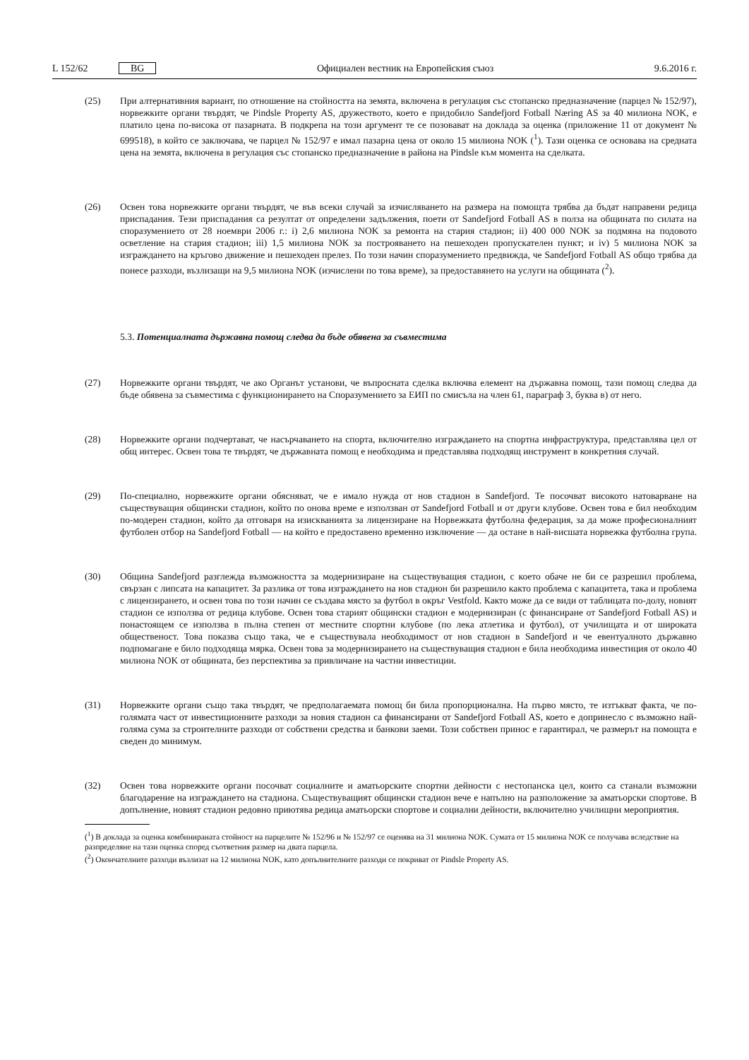L 152/62 BG Официален вестник на Европейския съюз 9.6.2016 г.
(25) При алтернативния вариант, по отношение на стойността на земята, включена в регулация със стопанско предназначение (парцел № 152/97), норвежките органи твърдят, че Pindsle Property AS, дружеството, което е придобило Sandefjord Fotball Næring AS за 40 милиона NOK, е платило цена по-висока от пазарната. В подкрепа на този аргумент те се позовават на доклада за оценка (приложение 11 от документ № 699518), в който се заключава, че парцел № 152/97 е имал пазарна цена от около 15 милиона NOK (<sup>1</sup>). Тази оценка се основава на средната цена на земята, включена в регулация със стопанско предназначение в района на Pindsle към момента на сделката.
(26) Освен това норвежките органи твърдят, че във всеки случай за изчисляването на размера на помощта трябва да бъдат направени редица приспадания. Тези приспадания са резултат от определени задължения, поети от Sandefjord Fotball AS в полза на общината по силата на споразумението от 28 ноември 2006 г.: i) 2,6 милиона NOK за ремонта на стария стадион; ii) 400 000 NOK за подмяна на подовото осветление на стария стадион; iii) 1,5 милиона NOK за построяването на пешеходен пропускателен пункт; и iv) 5 милиона NOK за изграждането на кръгово движение и пешеходен прелез. По този начин споразумението предвижда, че Sandefjord Fotball AS общо трябва да понесе разходи, възлизащи на 9,5 милиона NOK (изчислени по това време), за предоставянето на услуги на общината (<sup>2</sup>).
5.3. Потенциалната държавна помощ следва да бъде обявена за съвместима
(27) Норвежките органи твърдят, че ако Органът установи, че въпросната сделка включва елемент на държавна помощ, тази помощ следва да бъде обявена за съвместима с функционирането на Споразумението за ЕИП по смисъла на член 61, параграф 3, буква в) от него.
(28) Норвежките органи подчертават, че насърчаването на спорта, включително изграждането на спортна инфраструктура, представлява цел от общ интерес. Освен това те твърдят, че държавната помощ е необходима и представлява подходящ инструмент в конкретния случай.
(29) По-специално, норвежките органи обясняват, че е имало нужда от нов стадион в Sandefjord. Те посочват високото натоварване на съществуващия общински стадион, който по онова време е използван от Sandefjord Fotball и от други клубове. Освен това е бил необходим по-модерен стадион, който да отговаря на изискванията за лицензиране на Норвежката футболна федерация, за да може професионалният футболен отбор на Sandefjord Fotball — на който е предоставено временно изключение — да остане в най-висшата норвежка футболна група.
(30) Община Sandefjord разглежда възможността за модернизиране на съществуващия стадион, с което обаче не би се разрешил проблема, свързан с липсата на капацитет. За разлика от това изграждането на нов стадион би разрешило както проблема с капацитета, така и проблема с лицензирането, и освен това по този начин се създава място за футбол в окръг Vestfold. Както може да се види от таблицата по-долу, новият стадион се използва от редица клубове. Освен това старият общински стадион е модернизиран (с финансиране от Sandefjord Fotball AS) и понастоящем се използва в пълна степен от местните спортни клубове (по лека атлетика и футбол), от училищата и от широката общественост. Това показва също така, че е съществувала необходимост от нов стадион в Sandefjord и че евентуалното държавно подпомагане е било подходяща мярка. Освен това за модернизирането на съществуващия стадион е била необходима инвестиция от около 40 милиона NOK от общината, без перспектива за привличане на частни инвестиции.
(31) Норвежките органи също така твърдят, че предполагаемата помощ би била пропорционална. На първо място, те изтъкват факта, че по-голямата част от инвестиционните разходи за новия стадион са финансирани от Sandefjord Fotball AS, което е допринесло с възможно най-голяма сума за строителните разходи от собствени средства и банкови заеми. Този собствен принос е гарантирал, че размерът на помощта е сведен до минимум.
(32) Освен това норвежките органи посочват социалните и аматьорските спортни дейности с нестопанска цел, които са станали възможни благодарение на изграждането на стадиона. Съществуващият общински стадион вече е напълно на разположение за аматьорски спортове. В допълнение, новият стадион редовно приютява редица аматьорски спортове и социални дейности, включително училищни мероприятия.
(<sup>1</sup>) В доклада за оценка комбинираната стойност на парцелите № 152/96 и № 152/97 се оценява на 31 милиона NOK. Сумата от 15 милиона NOK се получава вследствие на разпределяне на тази оценка според съответния размер на двата парцела.
(<sup>2</sup>) Окончателните разходи възлизат на 12 милиона NOK, като допълнителните разходи се покриват от Pindsle Property AS.